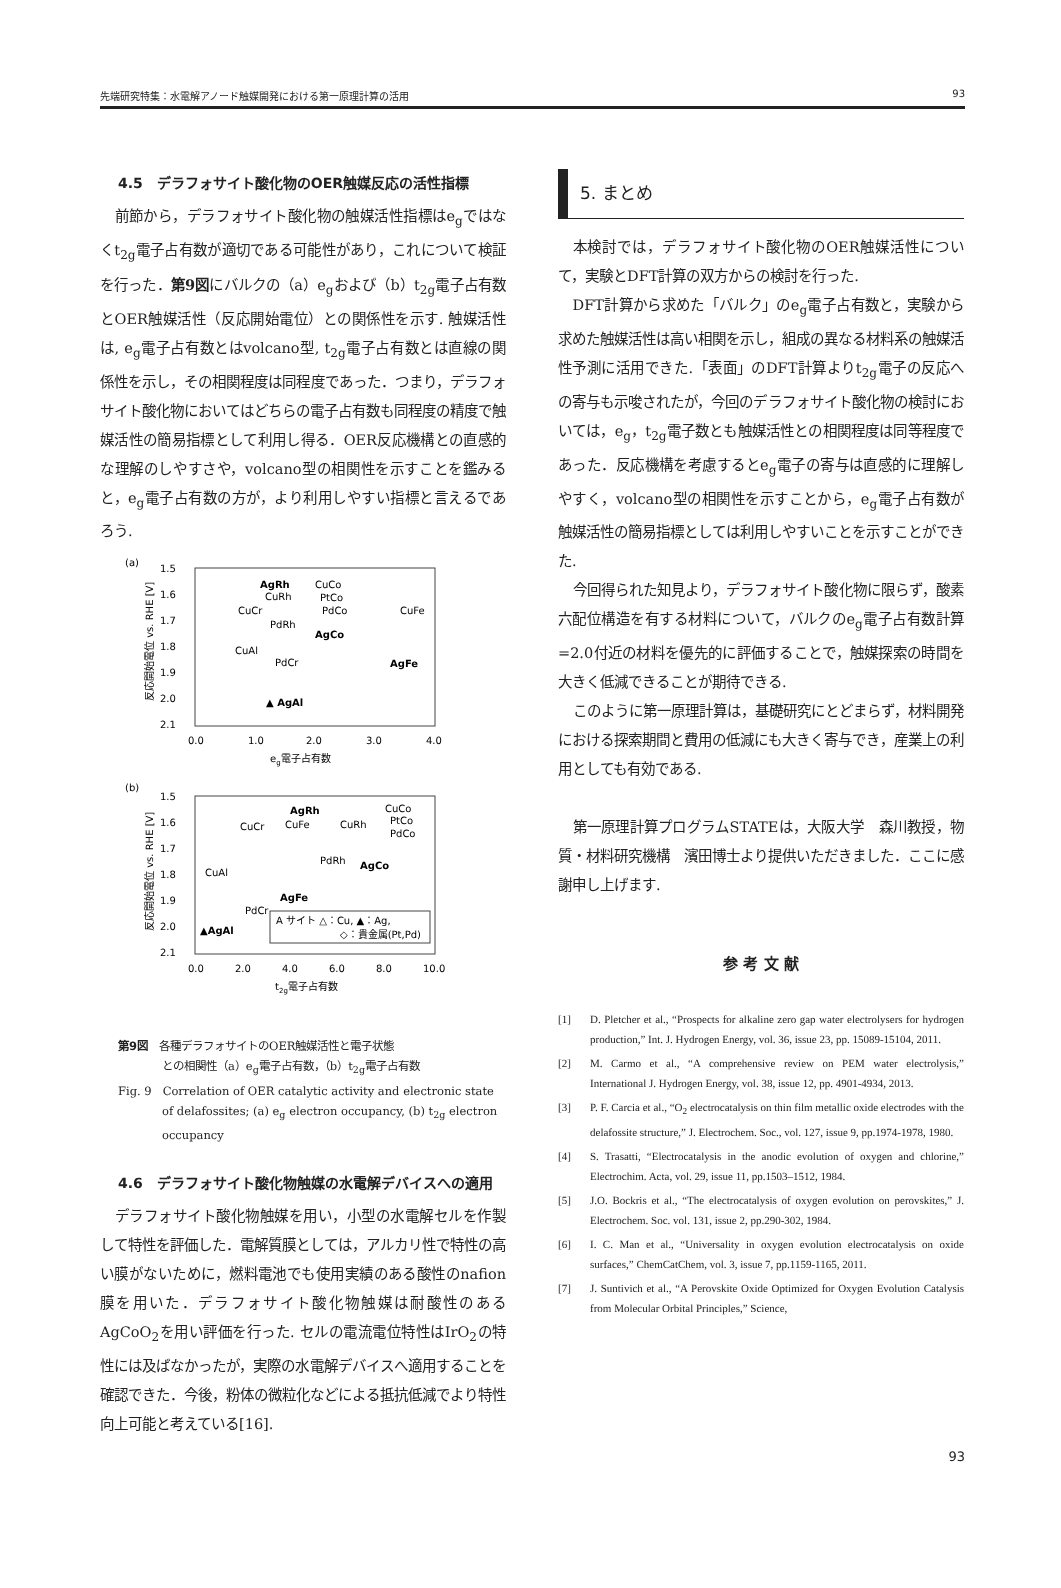先端研究特集：水電解アノード触媒開発における第一原理計算の活用 93
4.5　デラフォサイト酸化物のOER触媒反応の活性指標
前節から，デラフォサイト酸化物の触媒活性指標はe<sub>g</sub>ではなくt<sub>2g</sub>電子占有数が適切である可能性があり，これについて検証を行った．第9図にバルクの（a）e<sub>g</sub>および（b）t<sub>2g</sub>電子占有数とOER触媒活性（反応開始電位）との関係性を示す. 触媒活性は, e<sub>g</sub>電子占有数とはvolcano型, t<sub>2g</sub>電子占有数とは直線の関係性を示し，その相関程度は同程度であった．つまり，デラフォサイト酸化物においてはどちらの電子占有数も同程度の精度で触媒活性の簡易指標として利用し得る．OER反応機構との直感的な理解のしやすさや，volcano型の相関性を示すことを鑑みると，e<sub>g</sub>電子占有数の方が，より利用しやすい指標と言えるであろう.
(a)
1.5
1.6
1.7
1.8
1.9
2.0
2.1
0.0
1.0
2.0
3.0
4.0
eg電子占有数
反応開始電位 vs. RHE [V]
AgRh
CuCo
CuRh
PtCo
PdCo
CuCr
CuFe
PdRh
AgCo
CuAl
PdCr
AgFe
▲ AgAl
(b)
1.5
1.6
1.7
1.8
1.9
2.0
2.1
0.0
2.0
4.0
6.0
8.0
10.0
t2g電子占有数
反応開始電位 vs. RHE [V]
AgRh
CuCo
CuFe
CuRh
PtCo
PdCo
CuCr
PdRh
AgCo
CuAl
AgFe
PdCr
▲AgAl
A サイト △：Cu, ▲：Ag,
◇：貴金属(Pt,Pd)
第9図　各種デラフォサイトのOER触媒活性と電子状態
　　　　との相関性（a）e<sub>g</sub>電子占有数，（b）t<sub>2g</sub>電子占有数
Fig. 9　Correlation of OER catalytic activity and electronic state
　　　　of delafossites; (a) e<sub>g</sub> electron occupancy, (b) t<sub>2g</sub> electron
　　　　occupancy
4.6　デラフォサイト酸化物触媒の水電解デバイスへの適用
デラフォサイト酸化物触媒を用い，小型の水電解セルを作製して特性を評価した．電解質膜としては，アルカリ性で特性の高い膜がないために，燃料電池でも使用実績のある酸性のnafion膜を用いた．デラフォサイト酸化物触媒は耐酸性のあるAgCoO<sub>2</sub>を用い評価を行った. セルの電流電位特性はIrO<sub>2</sub>の特性には及ばなかったが，実際の水電解デバイスへ適用することを確認できた．今後，粉体の微粒化などによる抵抗低減でより特性向上可能と考えている[16].
5. まとめ
本検討では，デラフォサイト酸化物のOER触媒活性について，実験とDFT計算の双方からの検討を行った.
DFT計算から求めた「バルク」のe<sub>g</sub>電子占有数と，実験から求めた触媒活性は高い相関を示し，組成の異なる材料系の触媒活性予測に活用できた.「表面」のDFT計算よりt<sub>2g</sub>電子の反応への寄与も示唆されたが，今回のデラフォサイト酸化物の検討においては，e<sub>g</sub>，t<sub>2g</sub>電子数とも触媒活性との相関程度は同等程度であった．反応機構を考慮するとe<sub>g</sub>電子の寄与は直感的に理解しやすく，volcano型の相関性を示すことから，e<sub>g</sub>電子占有数が触媒活性の簡易指標としては利用しやすいことを示すことができた.
今回得られた知見より，デラフォサイト酸化物に限らず，酸素六配位構造を有する材料について，バルクのe<sub>g</sub>電子占有数計算=2.0付近の材料を優先的に評価することで，触媒探索の時間を大きく低減できることが期待できる.
このように第一原理計算は，基礎研究にとどまらず，材料開発における探索期間と費用の低減にも大きく寄与でき，産業上の利用としても有効である.
第一原理計算プログラムSTATEは，大阪大学　森川教授，物質・材料研究機構　濱田博士より提供いただきました．ここに感謝申し上げます.
参 考 文 献
[1] D. Pletcher et al., “Prospects for alkaline zero gap water electrolysers for hydrogen production,” Int. J. Hydrogen Energy, vol. 36, issue 23, pp. 15089-15104, 2011.
[2] M. Carmo et al., “A comprehensive review on PEM water electrolysis,” International J. Hydrogen Energy, vol. 38, issue 12, pp. 4901-4934, 2013.
[3] P. F. Carcia et al., “O<sub>2</sub> electrocatalysis on thin film metallic oxide electrodes with the delafossite structure,” J. Electrochem. Soc., vol. 127, issue 9, pp.1974-1978, 1980.
[4] S. Trasatti, “Electrocatalysis in the anodic evolution of oxygen and chlorine,” Electrochim. Acta, vol. 29, issue 11, pp.1503–1512, 1984.
[5] J.O. Bockris et al., “The electrocatalysis of oxygen evolution on perovskites,” J. Electrochem. Soc. vol. 131, issue 2, pp.290-302, 1984.
[6] I. C. Man et al., “Universality in oxygen evolution electrocatalysis on oxide surfaces,” ChemCatChem, vol. 3, issue 7, pp.1159-1165, 2011.
[7] J. Suntivich et al., “A Perovskite Oxide Optimized for Oxygen Evolution Catalysis from Molecular Orbital Principles,” Science,
93